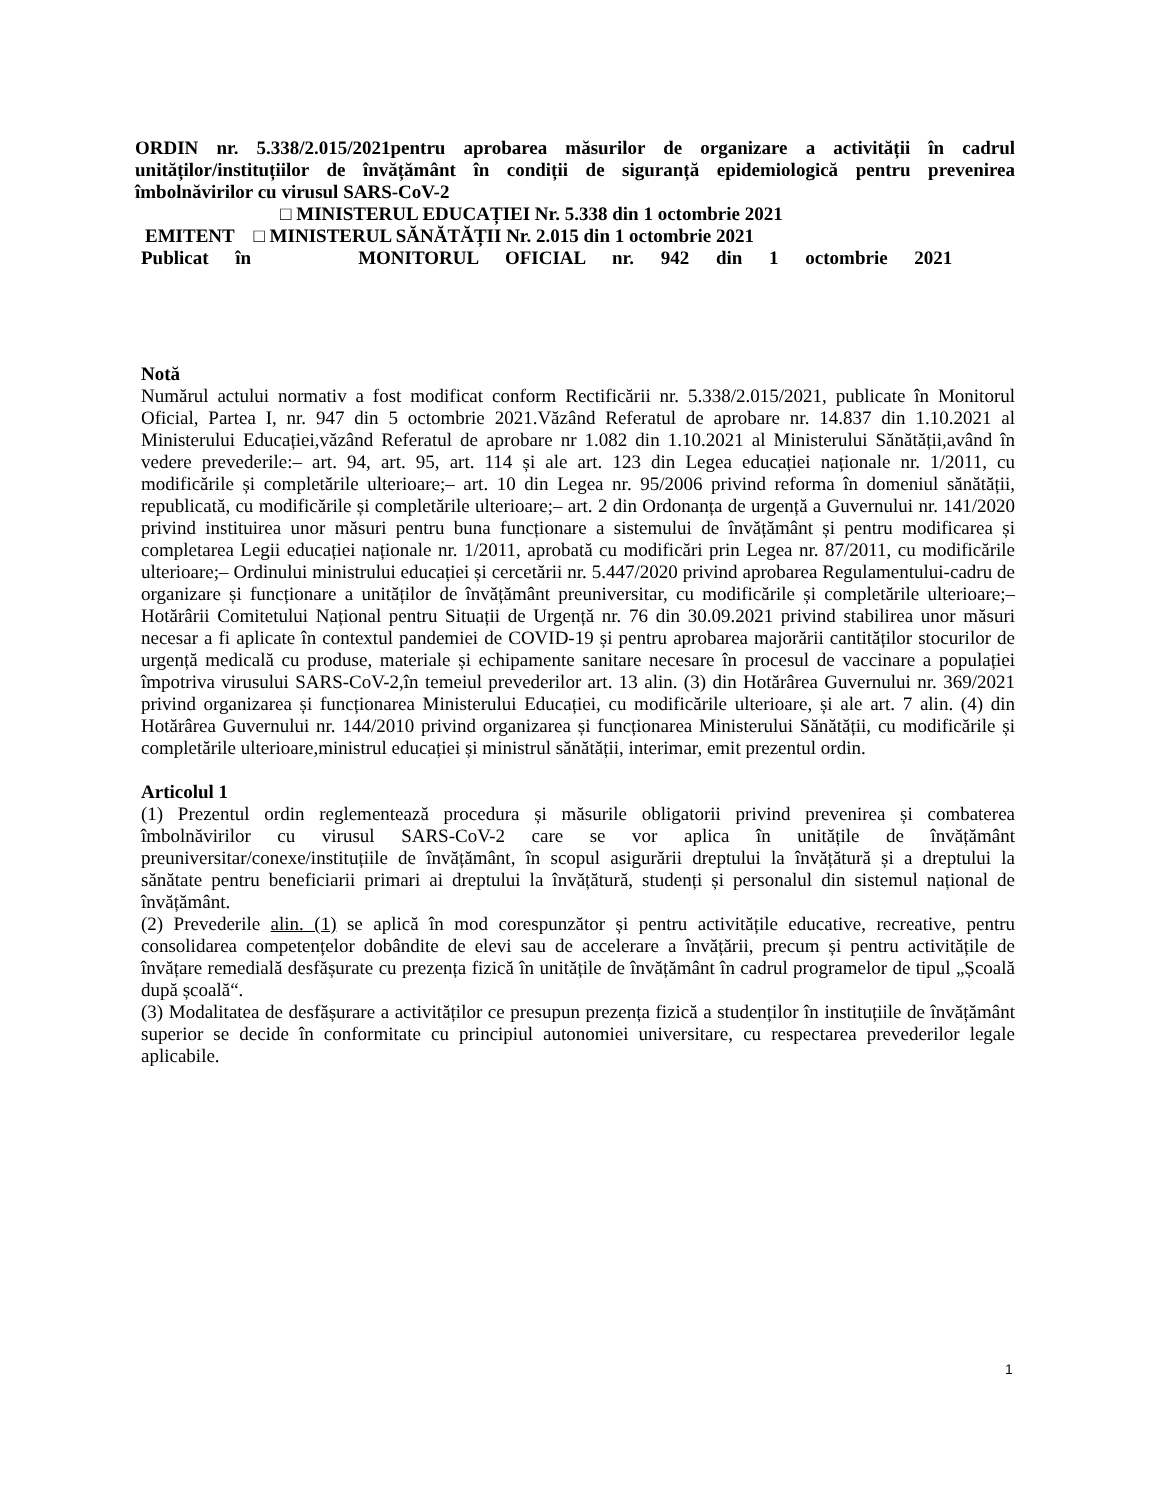ORDIN nr. 5.338/2.015/2021pentru aprobarea măsurilor de organizare a activității în cadrul unităților/instituțiilor de învățământ în condiții de siguranță epidemiologică pentru prevenirea îmbolnăvirilor cu virusul SARS-CoV-2
□ MINISTERUL EDUCAȚIEI Nr. 5.338 din 1 octombrie 2021
EMITENT □ MINISTERUL SĂNĂTĂȚII Nr. 2.015 din 1 octombrie 2021
Publicat în MONITORUL OFICIAL nr. 942 din 1 octombrie 2021
Notă
Numărul actului normativ a fost modificat conform Rectificării nr. 5.338/2.015/2021, publicate în Monitorul Oficial, Partea I, nr. 947 din 5 octombrie 2021.Văzând Referatul de aprobare nr. 14.837 din 1.10.2021 al Ministerului Educației,văzând Referatul de aprobare nr 1.082 din 1.10.2021 al Ministerului Sănătății,având în vedere prevederile:– art. 94, art. 95, art. 114 și ale art. 123 din Legea educației naționale nr. 1/2011, cu modificările și completările ulterioare;– art. 10 din Legea nr. 95/2006 privind reforma în domeniul sănătății, republicată, cu modificările și completările ulterioare;– art. 2 din Ordonanța de urgență a Guvernului nr. 141/2020 privind instituirea unor măsuri pentru buna funcționare a sistemului de învățământ și pentru modificarea și completarea Legii educației naționale nr. 1/2011, aprobată cu modificări prin Legea nr. 87/2011, cu modificările ulterioare;– Ordinului ministrului educației și cercetării nr. 5.447/2020 privind aprobarea Regulamentului-cadru de organizare și funcționare a unităților de învățământ preuniversitar, cu modificările și completările ulterioare;– Hotărârii Comitetului Național pentru Situații de Urgență nr. 76 din 30.09.2021 privind stabilirea unor măsuri necesar a fi aplicate în contextul pandemiei de COVID-19 și pentru aprobarea majorării cantităților stocurilor de urgență medicală cu produse, materiale și echipamente sanitare necesare în procesul de vaccinare a populației împotriva virusului SARS-CoV-2,în temeiul prevederilor art. 13 alin. (3) din Hotărârea Guvernului nr. 369/2021 privind organizarea și funcționarea Ministerului Educației, cu modificările ulterioare, și ale art. 7 alin. (4) din Hotărârea Guvernului nr. 144/2010 privind organizarea și funcționarea Ministerului Sănătății, cu modificările și completările ulterioare,ministrul educației și ministrul sănătății, interimar, emit prezentul ordin.
Articolul 1
(1) Prezentul ordin reglementează procedura și măsurile obligatorii privind prevenirea și combaterea îmbolnăvirilor cu virusul SARS-CoV-2 care se vor aplica în unitățile de învățământ preuniversitar/conexe/instituțiile de învățământ, în scopul asigurării dreptului la învățătură și a dreptului la sănătate pentru beneficiarii primari ai dreptului la învățătură, studenți și personalul din sistemul național de învățământ.
(2) Prevederile alin. (1) se aplică în mod corespunzător și pentru activitățile educative, recreative, pentru consolidarea competențelor dobândite de elevi sau de accelerare a învățării, precum și pentru activitățile de învățare remedială desfășurate cu prezența fizică în unitățile de învățământ în cadrul programelor de tipul „Școală după școală“.
(3) Modalitatea de desfășurare a activităților ce presupun prezența fizică a studenților în instituțiile de învățământ superior se decide în conformitate cu principiul autonomiei universitare, cu respectarea prevederilor legale aplicabile.
1